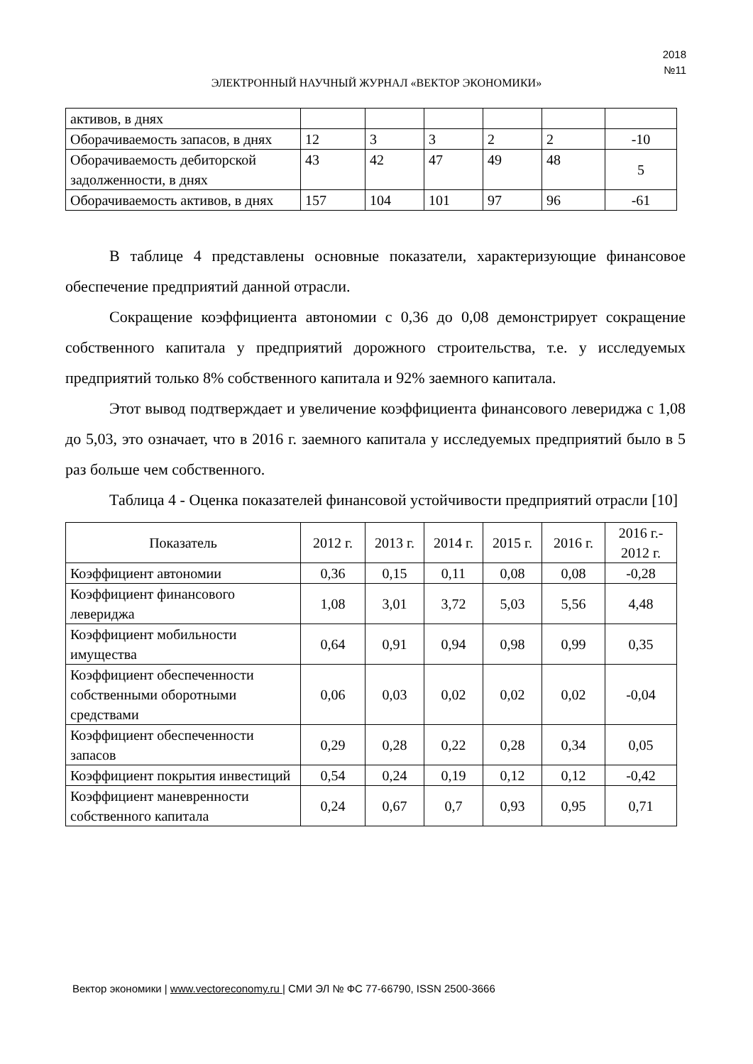2018
№11
ЭЛЕКТРОННЫЙ НАУЧНЫЙ ЖУРНАЛ «ВЕКТОР ЭКОНОМИКИ»
| активов, в днях | | | | | | |
| Оборачиваемость запасов, в днях | 12 | 3 | 3 | 2 | 2 | -10 |
| Оборачиваемость дебиторской задолженности, в днях | 43 | 42 | 47 | 49 | 48 | 5 |
| Оборачиваемость активов, в днях | 157 | 104 | 101 | 97 | 96 | -61 |
В таблице 4 представлены основные показатели, характеризующие финансовое обеспечение предприятий данной отрасли.
Сокращение коэффициента автономии с 0,36 до 0,08 демонстрирует сокращение собственного капитала у предприятий дорожного строительства, т.е. у исследуемых предприятий только 8% собственного капитала и 92% заемного капитала.
Этот вывод подтверждает и увеличение коэффициента финансового левериджа с 1,08 до 5,03, это означает, что в 2016 г. заемного капитала у исследуемых предприятий было в 5 раз больше чем собственного.
Таблица 4 - Оценка показателей финансовой устойчивости предприятий отрасли [10]
| Показатель | 2012 г. | 2013 г. | 2014 г. | 2015 г. | 2016 г. | 2016 г.- 2012 г. |
| --- | --- | --- | --- | --- | --- | --- |
| Коэффициент автономии | 0,36 | 0,15 | 0,11 | 0,08 | 0,08 | -0,28 |
| Коэффициент финансового левериджа | 1,08 | 3,01 | 3,72 | 5,03 | 5,56 | 4,48 |
| Коэффициент мобильности имущества | 0,64 | 0,91 | 0,94 | 0,98 | 0,99 | 0,35 |
| Коэффициент обеспеченности собственными оборотными средствами | 0,06 | 0,03 | 0,02 | 0,02 | 0,02 | -0,04 |
| Коэффициент обеспеченности запасов | 0,29 | 0,28 | 0,22 | 0,28 | 0,34 | 0,05 |
| Коэффициент покрытия инвестиций | 0,54 | 0,24 | 0,19 | 0,12 | 0,12 | -0,42 |
| Коэффициент маневренности собственного капитала | 0,24 | 0,67 | 0,7 | 0,93 | 0,95 | 0,71 |
Вектор экономики | www.vectoreconomy.ru | СМИ ЭЛ № ФС 77-66790, ISSN 2500-3666